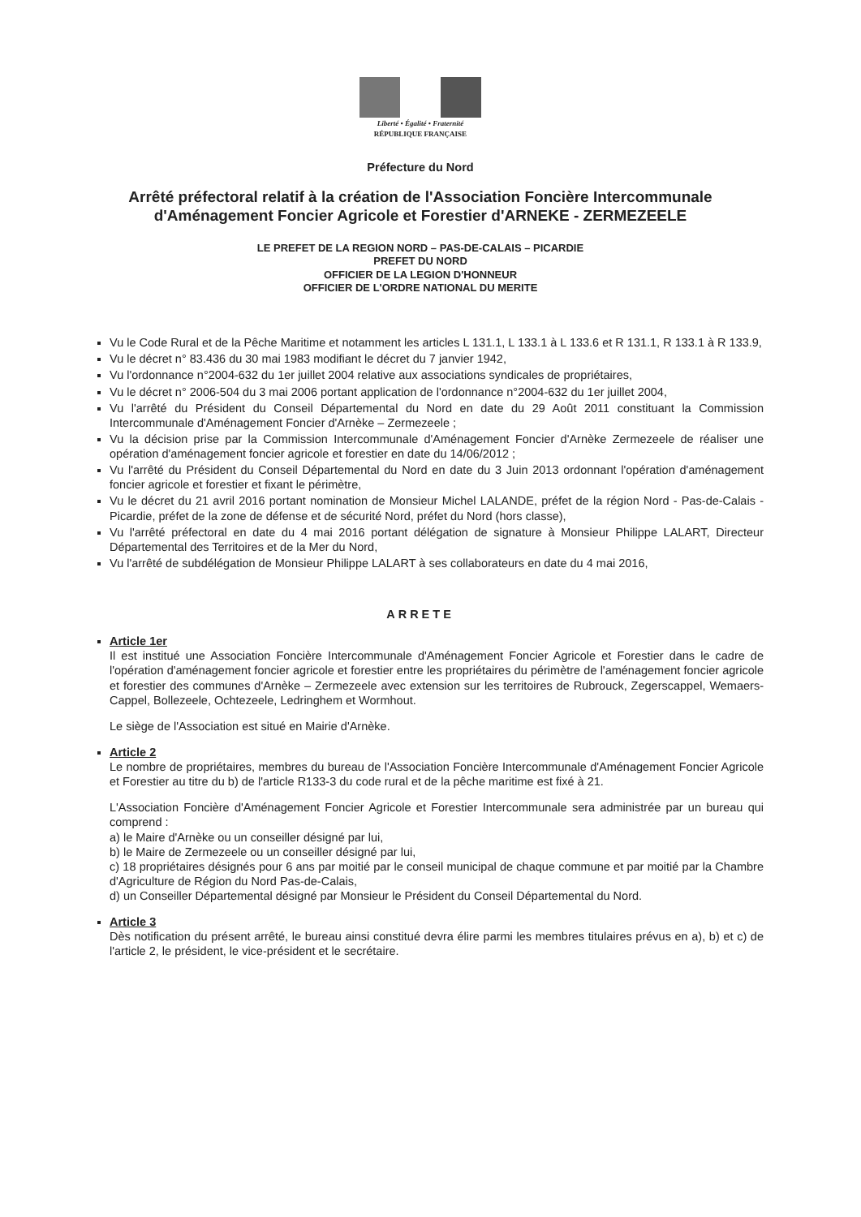Liberté • Égalité • Fraternité
RÉPUBLIQUE FRANÇAISE
Préfecture du Nord
Arrêté préfectoral relatif à la création de l'Association Foncière Intercommunale d'Aménagement Foncier Agricole et Forestier d'ARNEKE - ZERMEZEELE
LE PREFET DE LA REGION NORD – PAS-DE-CALAIS – PICARDIE
PREFET DU NORD
OFFICIER DE LA LEGION D'HONNEUR
OFFICIER DE L'ORDRE NATIONAL DU MERITE
Vu le Code Rural et de la Pêche Maritime et notamment les articles L 131.1, L 133.1 à L 133.6 et R 131.1, R 133.1 à R 133.9,
Vu le décret n° 83.436 du 30 mai 1983 modifiant le décret du 7 janvier 1942,
Vu l'ordonnance n°2004-632 du 1er juillet 2004 relative aux associations syndicales de propriétaires,
Vu le décret n° 2006-504 du 3 mai 2006 portant application de l'ordonnance n°2004-632 du 1er juillet 2004,
Vu l'arrêté du Président du Conseil Départemental du Nord en date du 29 Août 2011 constituant la Commission Intercommunale d'Aménagement Foncier d'Arnèke – Zermezeele ;
Vu la décision prise par la Commission Intercommunale d'Aménagement Foncier d'Arnèke Zermezeele de réaliser une opération d'aménagement foncier agricole et forestier en date du 14/06/2012 ;
Vu l'arrêté du Président du Conseil Départemental du Nord en date du 3 Juin 2013 ordonnant l'opération d'aménagement foncier agricole et forestier et fixant le périmètre,
Vu le décret du 21 avril 2016 portant nomination de Monsieur Michel LALANDE, préfet de la région Nord - Pas-de-Calais - Picardie, préfet de la zone de défense et de sécurité Nord, préfet du Nord (hors classe),
Vu l'arrêté préfectoral en date du 4 mai 2016 portant délégation de signature à Monsieur Philippe LALART, Directeur Départemental des Territoires et de la Mer du Nord,
Vu l'arrêté de subdélégation de Monsieur Philippe LALART à ses collaborateurs en date du 4 mai 2016,
ARRETE
Article 1er
Il est institué une Association Foncière Intercommunale d'Aménagement Foncier Agricole et Forestier dans le cadre de l'opération d'aménagement foncier agricole et forestier entre les propriétaires du périmètre de l'aménagement foncier agricole et forestier des communes d'Arnèke – Zermezeele avec extension sur les territoires de Rubrouck, Zegerscappel, Wemaers-Cappel, Bollezeele, Ochtezeele, Ledringhem et Wormhout.
Le siège de l'Association est situé en Mairie d'Arnèke.
Article 2
Le nombre de propriétaires, membres du bureau de l'Association Foncière Intercommunale d'Aménagement Foncier Agricole et Forestier au titre du b) de l'article R133-3 du code rural et de la pêche maritime est fixé à 21.
L'Association Foncière d'Aménagement Foncier Agricole et Forestier Intercommunale sera administrée par un bureau qui comprend :
a) le Maire d'Arnèke ou un conseiller désigné par lui,
b) le Maire de Zermezeele ou un conseiller désigné par lui,
c) 18 propriétaires désignés pour 6 ans par moitié par le conseil municipal de chaque commune et par moitié par la Chambre d'Agriculture de Région du Nord Pas-de-Calais,
d) un Conseiller Départemental désigné par Monsieur le Président du Conseil Départemental du Nord.
Article 3
Dès notification du présent arrêté, le bureau ainsi constitué devra élire parmi les membres titulaires prévus en a), b) et c) de l'article 2, le président, le vice-président et le secrétaire.